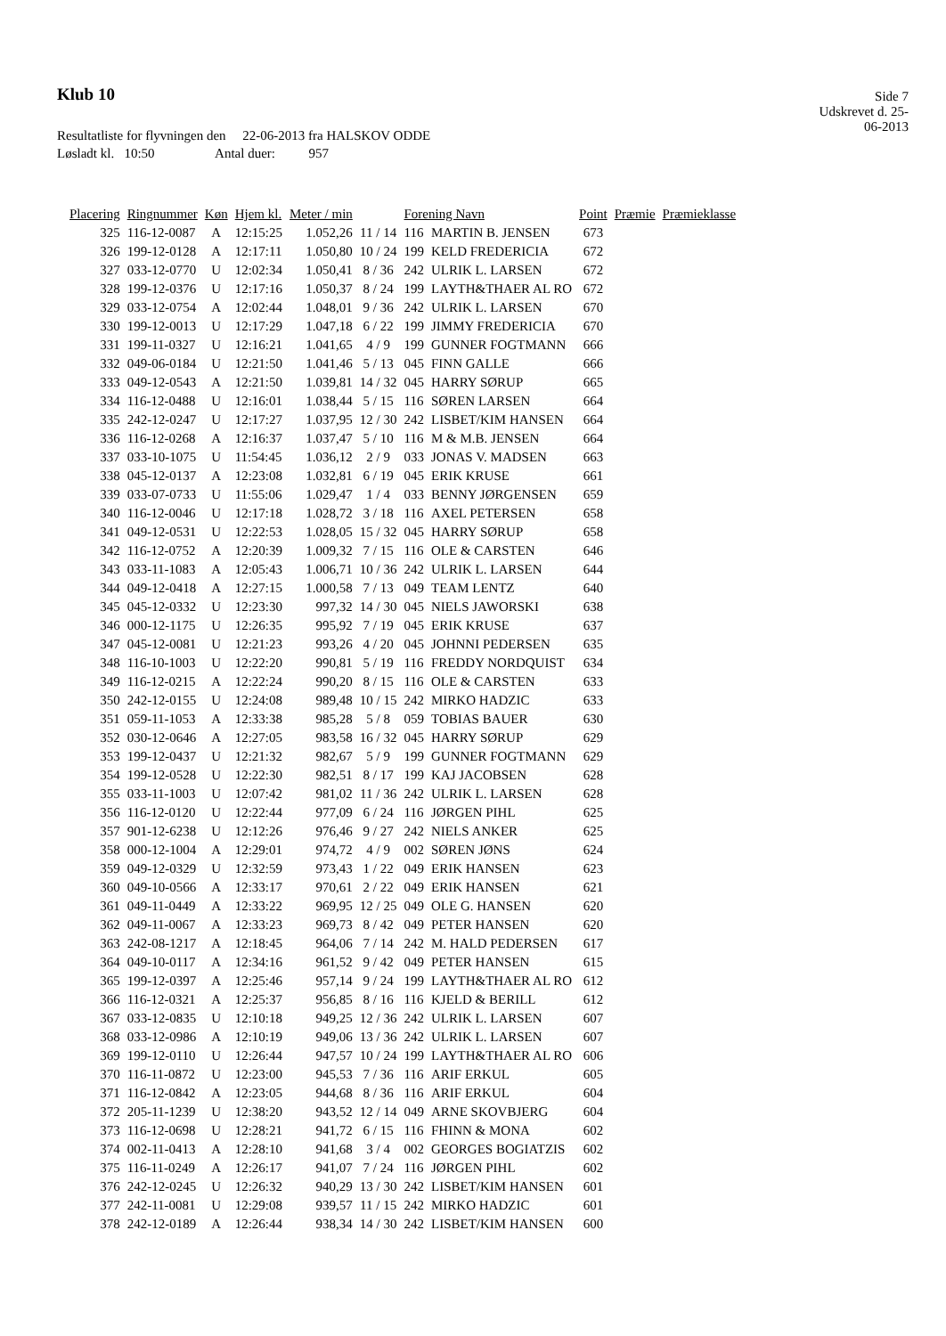Klub 10
Side 7
Udskrevet d. 25-06-2013
Resultatliste for flyvningen den 22-06-2013 fra HALSKOV ODDE
Løsladt kl. 10:50 Antal duer: 957
| Placering | Ringnummer | Køn | Hjem kl. | Meter / min | | Forening Navn | | Point | Præmie | Præmieklasse |
| --- | --- | --- | --- | --- | --- | --- | --- | --- | --- | --- |
| 325 | 116-12-0087 | A | 12:15:25 | 1.052,26 | 11 / 14 | 116 | MARTIN B. JENSEN | 673 | | |
| 326 | 199-12-0128 | A | 12:17:11 | 1.050,80 | 10 / 24 | 199 | KELD FREDERICIA | 672 | | |
| 327 | 033-12-0770 | U | 12:02:34 | 1.050,41 | 8 / 36 | 242 | ULRIK L. LARSEN | 672 | | |
| 328 | 199-12-0376 | U | 12:17:16 | 1.050,37 | 8 / 24 | 199 | LAYTH&THAER AL RO | 672 | | |
| 329 | 033-12-0754 | A | 12:02:44 | 1.048,01 | 9 / 36 | 242 | ULRIK L. LARSEN | 670 | | |
| 330 | 199-12-0013 | U | 12:17:29 | 1.047,18 | 6 / 22 | 199 | JIMMY FREDERICIA | 670 | | |
| 331 | 199-11-0327 | U | 12:16:21 | 1.041,65 | 4 / 9 | 199 | GUNNER FOGTMANN | 666 | | |
| 332 | 049-06-0184 | U | 12:21:50 | 1.041,46 | 5 / 13 | 045 | FINN GALLE | 666 | | |
| 333 | 049-12-0543 | A | 12:21:50 | 1.039,81 | 14 / 32 | 045 | HARRY SØRUP | 665 | | |
| 334 | 116-12-0488 | U | 12:16:01 | 1.038,44 | 5 / 15 | 116 | SØREN LARSEN | 664 | | |
| 335 | 242-12-0247 | U | 12:17:27 | 1.037,95 | 12 / 30 | 242 | LISBET/KIM HANSEN | 664 | | |
| 336 | 116-12-0268 | A | 12:16:37 | 1.037,47 | 5 / 10 | 116 | M & M.B. JENSEN | 664 | | |
| 337 | 033-10-1075 | U | 11:54:45 | 1.036,12 | 2 / 9 | 033 | JONAS V. MADSEN | 663 | | |
| 338 | 045-12-0137 | A | 12:23:08 | 1.032,81 | 6 / 19 | 045 | ERIK KRUSE | 661 | | |
| 339 | 033-07-0733 | U | 11:55:06 | 1.029,47 | 1 / 4 | 033 | BENNY JØRGENSEN | 659 | | |
| 340 | 116-12-0046 | U | 12:17:18 | 1.028,72 | 3 / 18 | 116 | AXEL PETERSEN | 658 | | |
| 341 | 049-12-0531 | U | 12:22:53 | 1.028,05 | 15 / 32 | 045 | HARRY SØRUP | 658 | | |
| 342 | 116-12-0752 | A | 12:20:39 | 1.009,32 | 7 / 15 | 116 | OLE & CARSTEN | 646 | | |
| 343 | 033-11-1083 | A | 12:05:43 | 1.006,71 | 10 / 36 | 242 | ULRIK L. LARSEN | 644 | | |
| 344 | 049-12-0418 | A | 12:27:15 | 1.000,58 | 7 / 13 | 049 | TEAM LENTZ | 640 | | |
| 345 | 045-12-0332 | U | 12:23:30 | 997,32 | 14 / 30 | 045 | NIELS JAWORSKI | 638 | | |
| 346 | 000-12-1175 | U | 12:26:35 | 995,92 | 7 / 19 | 045 | ERIK KRUSE | 637 | | |
| 347 | 045-12-0081 | U | 12:21:23 | 993,26 | 4 / 20 | 045 | JOHNNI PEDERSEN | 635 | | |
| 348 | 116-10-1003 | U | 12:22:20 | 990,81 | 5 / 19 | 116 | FREDDY NORDQUIST | 634 | | |
| 349 | 116-12-0215 | A | 12:22:24 | 990,20 | 8 / 15 | 116 | OLE & CARSTEN | 633 | | |
| 350 | 242-12-0155 | U | 12:24:08 | 989,48 | 10 / 15 | 242 | MIRKO HADZIC | 633 | | |
| 351 | 059-11-1053 | A | 12:33:38 | 985,28 | 5 / 8 | 059 | TOBIAS BAUER | 630 | | |
| 352 | 030-12-0646 | A | 12:27:05 | 983,58 | 16 / 32 | 045 | HARRY SØRUP | 629 | | |
| 353 | 199-12-0437 | U | 12:21:32 | 982,67 | 5 / 9 | 199 | GUNNER FOGTMANN | 629 | | |
| 354 | 199-12-0528 | U | 12:22:30 | 982,51 | 8 / 17 | 199 | KAJ JACOBSEN | 628 | | |
| 355 | 033-11-1003 | U | 12:07:42 | 981,02 | 11 / 36 | 242 | ULRIK L. LARSEN | 628 | | |
| 356 | 116-12-0120 | U | 12:22:44 | 977,09 | 6 / 24 | 116 | JØRGEN PIHL | 625 | | |
| 357 | 901-12-6238 | U | 12:12:26 | 976,46 | 9 / 27 | 242 | NIELS ANKER | 625 | | |
| 358 | 000-12-1004 | A | 12:29:01 | 974,72 | 4 / 9 | 002 | SØREN JØNS | 624 | | |
| 359 | 049-12-0329 | U | 12:32:59 | 973,43 | 1 / 22 | 049 | ERIK HANSEN | 623 | | |
| 360 | 049-10-0566 | A | 12:33:17 | 970,61 | 2 / 22 | 049 | ERIK HANSEN | 621 | | |
| 361 | 049-11-0449 | A | 12:33:22 | 969,95 | 12 / 25 | 049 | OLE G. HANSEN | 620 | | |
| 362 | 049-11-0067 | A | 12:33:23 | 969,73 | 8 / 42 | 049 | PETER HANSEN | 620 | | |
| 363 | 242-08-1217 | A | 12:18:45 | 964,06 | 7 / 14 | 242 | M. HALD PEDERSEN | 617 | | |
| 364 | 049-10-0117 | A | 12:34:16 | 961,52 | 9 / 42 | 049 | PETER HANSEN | 615 | | |
| 365 | 199-12-0397 | A | 12:25:46 | 957,14 | 9 / 24 | 199 | LAYTH&THAER AL RO | 612 | | |
| 366 | 116-12-0321 | A | 12:25:37 | 956,85 | 8 / 16 | 116 | KJELD & BERILL | 612 | | |
| 367 | 033-12-0835 | U | 12:10:18 | 949,25 | 12 / 36 | 242 | ULRIK L. LARSEN | 607 | | |
| 368 | 033-12-0986 | A | 12:10:19 | 949,06 | 13 / 36 | 242 | ULRIK L. LARSEN | 607 | | |
| 369 | 199-12-0110 | U | 12:26:44 | 947,57 | 10 / 24 | 199 | LAYTH&THAER AL RO | 606 | | |
| 370 | 116-11-0872 | U | 12:23:00 | 945,53 | 7 / 36 | 116 | ARIF ERKUL | 605 | | |
| 371 | 116-12-0842 | A | 12:23:05 | 944,68 | 8 / 36 | 116 | ARIF ERKUL | 604 | | |
| 372 | 205-11-1239 | U | 12:38:20 | 943,52 | 12 / 14 | 049 | ARNE SKOVBJERG | 604 | | |
| 373 | 116-12-0698 | U | 12:28:21 | 941,72 | 6 / 15 | 116 | FHINN & MONA | 602 | | |
| 374 | 002-11-0413 | A | 12:28:10 | 941,68 | 3 / 4 | 002 | GEORGES BOGIATZIS | 602 | | |
| 375 | 116-11-0249 | A | 12:26:17 | 941,07 | 7 / 24 | 116 | JØRGEN PIHL | 602 | | |
| 376 | 242-12-0245 | U | 12:26:32 | 940,29 | 13 / 30 | 242 | LISBET/KIM HANSEN | 601 | | |
| 377 | 242-11-0081 | U | 12:29:08 | 939,57 | 11 / 15 | 242 | MIRKO HADZIC | 601 | | |
| 378 | 242-12-0189 | A | 12:26:44 | 938,34 | 14 / 30 | 242 | LISBET/KIM HANSEN | 600 | | |